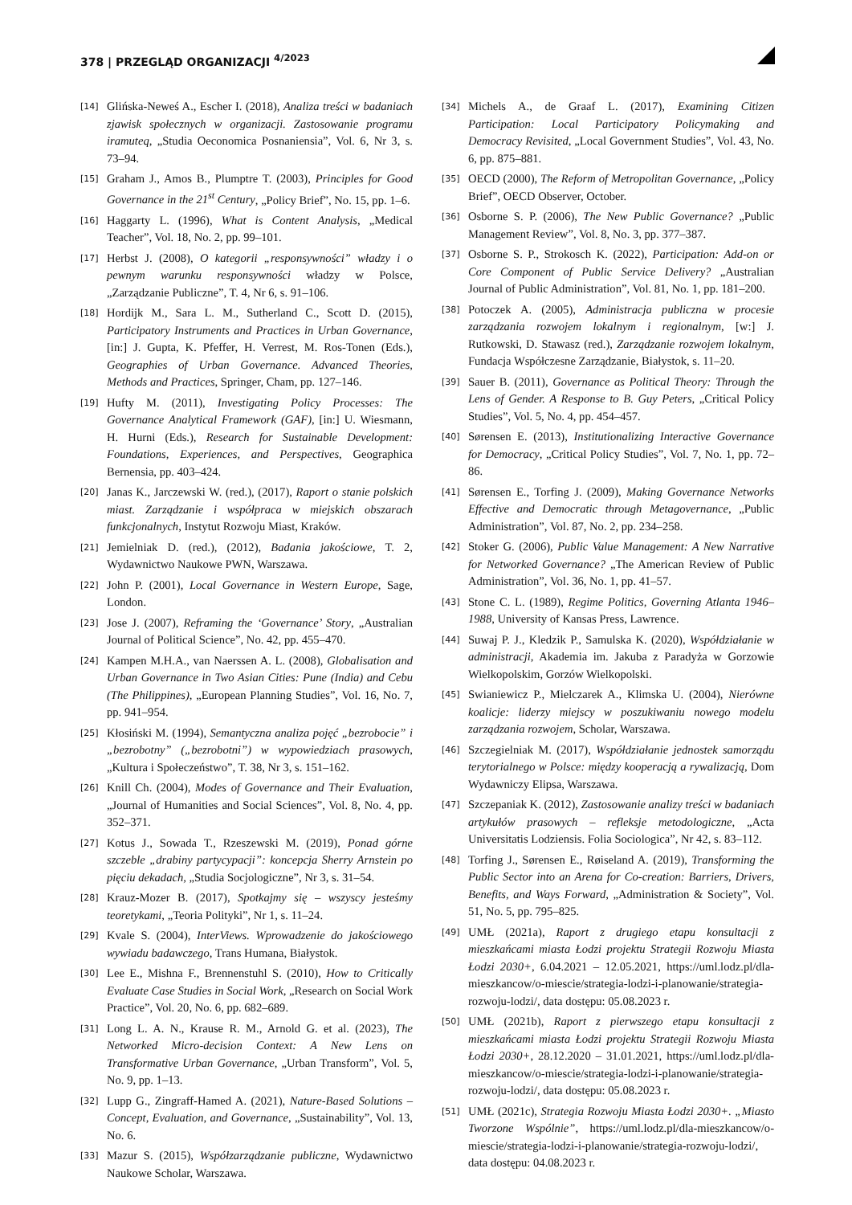378 | PRZEGLĄD ORGANIZACJI <sup>4/2023</sup>
[14] Glińska-Neweś A., Escher I. (2018), Analiza treści w badaniach zjawisk społecznych w organizacji. Zastosowanie programu iramuteq, „Studia Oeconomica Posnaniensia”, Vol. 6, Nr 3, s. 73–94.
[15] Graham J., Amos B., Plumptre T. (2003), Principles for Good Governance in the 21<sup>st</sup> Century, „Policy Brief”, No. 15, pp. 1–6.
[16] Haggarty L. (1996), What is Content Analysis, „Medical Teacher”, Vol. 18, No. 2, pp. 99–101.
[17] Herbst J. (2008), O kategorii „responsywności” władzy i o pewnym warunku responsywności władzy w Polsce, „Zarządzanie Publiczne”, T. 4, Nr 6, s. 91–106.
[18] Hordijk M., Sara L. M., Sutherland C., Scott D. (2015), Participatory Instruments and Practices in Urban Governance, [in:] J. Gupta, K. Pfeffer, H. Verrest, M. Ros-Tonen (Eds.), Geographies of Urban Governance. Advanced Theories, Methods and Practices, Springer, Cham, pp. 127–146.
[19] Hufty M. (2011), Investigating Policy Processes: The Governance Analytical Framework (GAF), [in:] U. Wiesmann, H. Hurni (Eds.), Research for Sustainable Development: Foundations, Experiences, and Perspectives, Geographica Bernensia, pp. 403–424.
[20] Janas K., Jarczewski W. (red.), (2017), Raport o stanie polskich miast. Zarządzanie i współpraca w miejskich obszarach funkcjonalnych, Instytut Rozwoju Miast, Kraków.
[21] Jemielniak D. (red.), (2012), Badania jakościowe, T. 2, Wydawnictwo Naukowe PWN, Warszawa.
[22] John P. (2001), Local Governance in Western Europe, Sage, London.
[23] Jose J. (2007), Reframing the ‘Governance’ Story, „Australian Journal of Political Science”, No. 42, pp. 455–470.
[24] Kampen M.H.A., van Naerssen A. L. (2008), Globalisation and Urban Governance in Two Asian Cities: Pune (India) and Cebu (The Philippines), „European Planning Studies”, Vol. 16, No. 7, pp. 941–954.
[25] Kłosiński M. (1994), Semantyczna analiza pojęć „bezrobocie” i „bezrobotny” („bezrobotni”) w wypowiedziach prasowych, „Kultura i Społeczeństwo”, T. 38, Nr 3, s. 151–162.
[26] Knill Ch. (2004), Modes of Governance and Their Evaluation, „Journal of Humanities and Social Sciences”, Vol. 8, No. 4, pp. 352–371.
[27] Kotus J., Sowada T., Rzeszewski M. (2019), Ponad górne szczeble „drabiny partycypacji”: koncepcja Sherry Arnstein po pięciu dekadach, „Studia Socjologiczne”, Nr 3, s. 31–54.
[28] Krauz-Mozer B. (2017), Spotkajmy się – wszyscy jesteśmy teoretykami, „Teoria Polityki”, Nr 1, s. 11–24.
[29] Kvale S. (2004), InterViews. Wprowadzenie do jakościowego wywiadu badawczego, Trans Humana, Białystok.
[30] Lee E., Mishna F., Brennenstuhl S. (2010), How to Critically Evaluate Case Studies in Social Work, „Research on Social Work Practice”, Vol. 20, No. 6, pp. 682–689.
[31] Long L. A. N., Krause R. M., Arnold G. et al. (2023), The Networked Micro-decision Context: A New Lens on Transformative Urban Governance, „Urban Transform”, Vol. 5, No. 9, pp. 1–13.
[32] Lupp G., Zingraff-Hamed A. (2021), Nature-Based Solutions – Concept, Evaluation, and Governance, „Sustainability”, Vol. 13, No. 6.
[33] Mazur S. (2015), Współzarządzanie publiczne, Wydawnictwo Naukowe Scholar, Warszawa.
[34] Michels A., de Graaf L. (2017), Examining Citizen Participation: Local Participatory Policymaking and Democracy Revisited, „Local Government Studies”, Vol. 43, No. 6, pp. 875–881.
[35] OECD (2000), The Reform of Metropolitan Governance, „Policy Brief”, OECD Observer, October.
[36] Osborne S. P. (2006), The New Public Governance? „Public Management Review”, Vol. 8, No. 3, pp. 377–387.
[37] Osborne S. P., Strokosch K. (2022), Participation: Add-on or Core Component of Public Service Delivery? „Australian Journal of Public Administration”, Vol. 81, No. 1, pp. 181–200.
[38] Potoczek A. (2005), Administracja publiczna w procesie zarządzania rozwojem lokalnym i regionalnym, [w:] J. Rutkowski, D. Stawasz (red.), Zarządzanie rozwojem lokalnym, Fundacja Współczesne Zarządzanie, Białystok, s. 11–20.
[39] Sauer B. (2011), Governance as Political Theory: Through the Lens of Gender. A Response to B. Guy Peters, „Critical Policy Studies”, Vol. 5, No. 4, pp. 454–457.
[40] Sørensen E. (2013), Institutionalizing Interactive Governance for Democracy, „Critical Policy Studies”, Vol. 7, No. 1, pp. 72–86.
[41] Sørensen E., Torfing J. (2009), Making Governance Networks Effective and Democratic through Metagovernance, „Public Administration”, Vol. 87, No. 2, pp. 234–258.
[42] Stoker G. (2006), Public Value Management: A New Narrative for Networked Governance? „The American Review of Public Administration”, Vol. 36, No. 1, pp. 41–57.
[43] Stone C. L. (1989), Regime Politics, Governing Atlanta 1946–1988, University of Kansas Press, Lawrence.
[44] Suwaj P. J., Kledzik P., Samulska K. (2020), Współdziałanie w administracji, Akademia im. Jakuba z Paradyża w Gorzowie Wielkopolskim, Gorzów Wielkopolski.
[45] Swianiewicz P., Mielczarek A., Klimska U. (2004), Nierówne koalicje: liderzy miejscy w poszukiwaniu nowego modelu zarządzania rozwojem, Scholar, Warszawa.
[46] Szczegielniak M. (2017), Współdziałanie jednostek samorządu terytorialnego w Polsce: między kooperacją a rywalizacją, Dom Wydawniczy Elipsa, Warszawa.
[47] Szczepaniak K. (2012), Zastosowanie analizy treści w badaniach artykułów prasowych – refleksje metodologiczne, „Acta Universitatis Lodziensis. Folia Sociologica”, Nr 42, s. 83–112.
[48] Torfing J., Sørensen E., Røiseland A. (2019), Transforming the Public Sector into an Arena for Co-creation: Barriers, Drivers, Benefits, and Ways Forward, „Administration & Society”, Vol. 51, No. 5, pp. 795–825.
[49] UMŁ (2021a), Raport z drugiego etapu konsultacji z mieszkańcami miasta Łodzi projektu Strategii Rozwoju Miasta Łodzi 2030+, 6.04.2021 – 12.05.2021, https://uml.lodz.pl/dla-mieszkancow/o-miescie/strategia-lodzi-i-planowanie/strategia-rozwoju-lodzi/, data dostępu: 05.08.2023 r.
[50] UMŁ (2021b), Raport z pierwszego etapu konsultacji z mieszkańcami miasta Łodzi projektu Strategii Rozwoju Miasta Łodzi 2030+, 28.12.2020 – 31.01.2021, https://uml.lodz.pl/dla-mieszkancow/o-miescie/strategia-lodzi-i-planowanie/strategia-rozwoju-lodzi/, data dostępu: 05.08.2023 r.
[51] UMŁ (2021c), Strategia Rozwoju Miasta Łodzi 2030+. „Miasto Tworzone Wspólnie”, https://uml.lodz.pl/dla-mieszkancow/o-miescie/strategia-lodzi-i-planowanie/strategia-rozwoju-lodzi/, data dostępu: 04.08.2023 r.